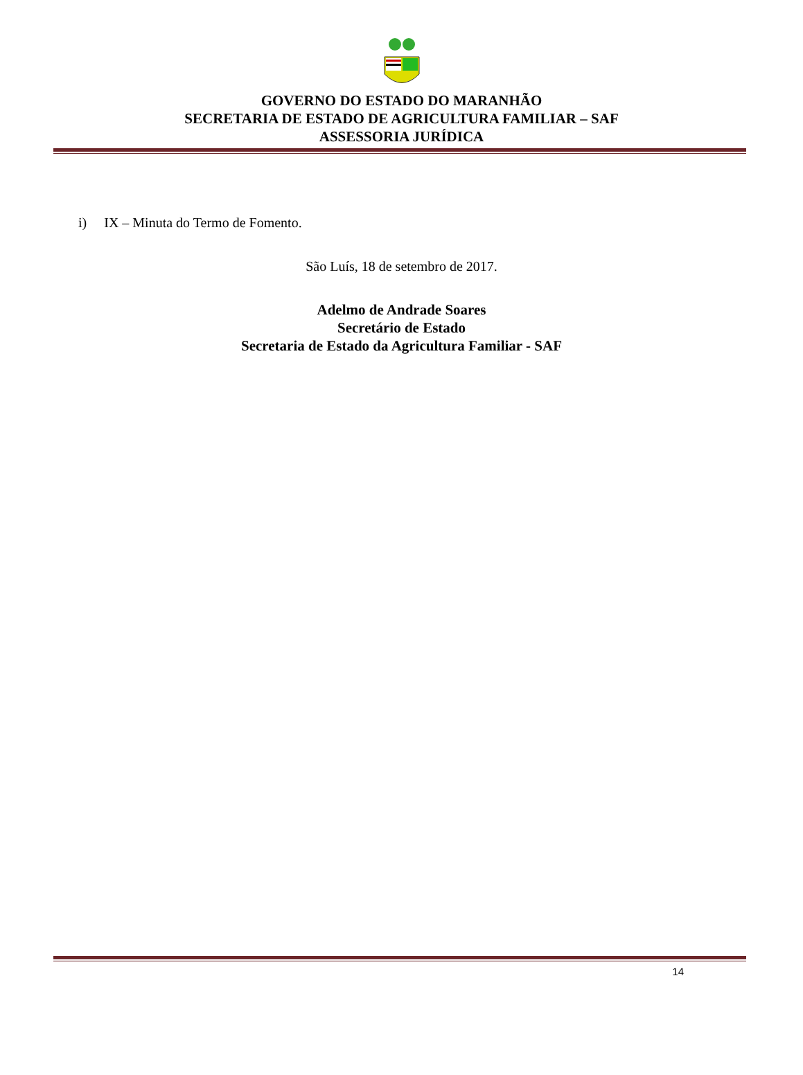GOVERNO DO ESTADO DO MARANHÃO
SECRETARIA DE ESTADO DE AGRICULTURA FAMILIAR – SAF
ASSESSORIA JURÍDICA
i) IX – Minuta do Termo de Fomento.
São Luís, 18 de setembro de 2017.
Adelmo de Andrade Soares
Secretário de Estado
Secretaria de Estado da Agricultura Familiar - SAF
14